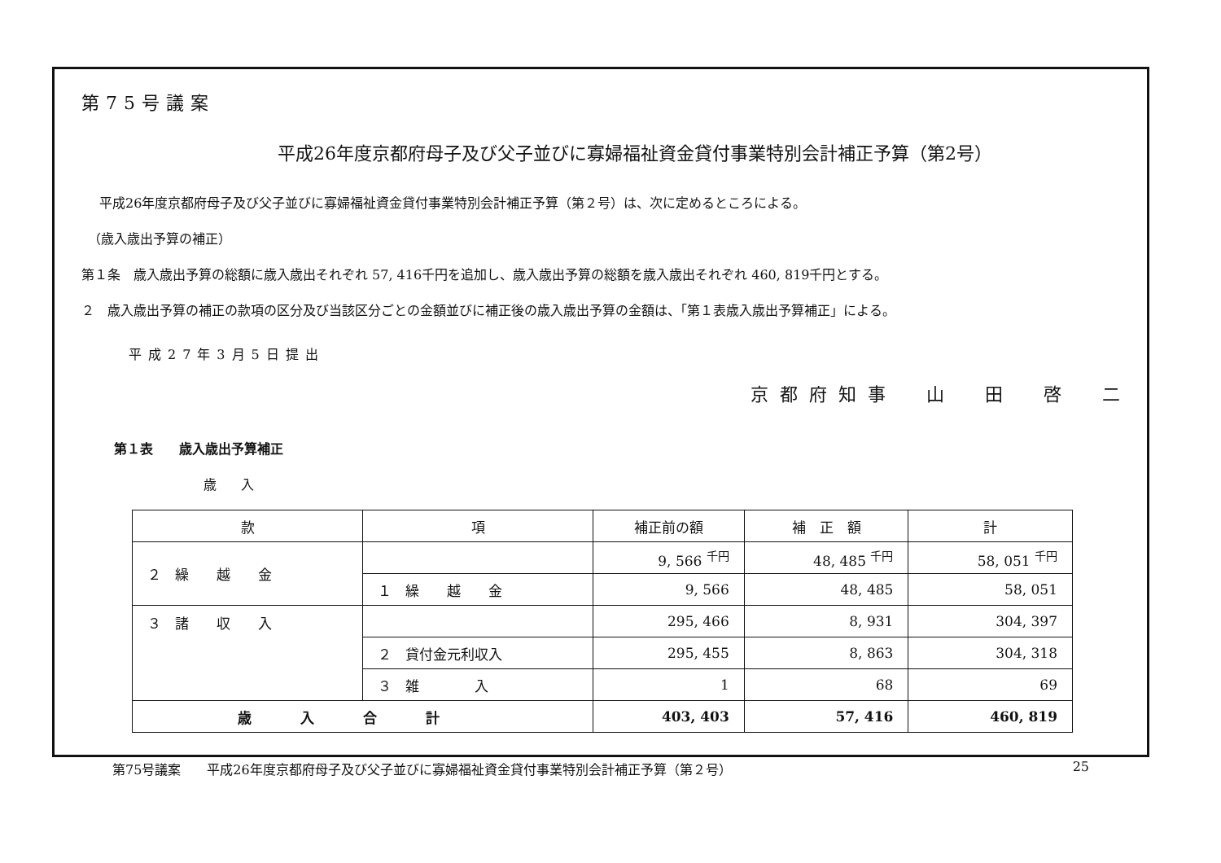第75号議案
平成26年度京都府母子及び父子並びに寡婦福祉資金貸付事業特別会計補正予算（第2号）
平成26年度京都府母子及び父子並びに寡婦福祉資金貸付事業特別会計補正予算（第２号）は、次に定めるところによる。
（歳入歳出予算の補正）
第１条　歳入歳出予算の総額に歳入歳出それぞれ 57, 416千円を追加し、歳入歳出予算の総額を歳入歳出それぞれ 460, 819千円とする。
２　歳入歳出予算の補正の款項の区分及び当該区分ごとの金額並びに補正後の歳入歳出予算の金額は、「第１表歳入歳出予算補正」による。
平成27年3月5日提出
京都府知事　山　田　啓　二
第１表　　歳入歳出予算補正
歳入
| 款 | 項 | 補正前の額 | 補 正 額 | 計 |
| --- | --- | --- | --- | --- |
| ２ 繰 越 金 | | 9, 566 <sup>千円</sup> | 48, 485 <sup>千円</sup> | 58, 051 <sup>千円</sup> |
| | １ 繰 越 金 | 9, 566 | 48, 485 | 58, 051 |
| ３ 諸 収 入 | | 295, 466 | 8, 931 | 304, 397 |
| | ２ 貸付金元利収入 | 295, 455 | 8, 863 | 304, 318 |
| | ３ 雑 入 | 1 | 68 | 69 |
| 歳入合計 | | 403, 403 | 57, 416 | 460, 819 |
第75号議案　　平成26年度京都府母子及び父子並びに寡婦福祉資金貸付事業特別会計補正予算（第２号） 25